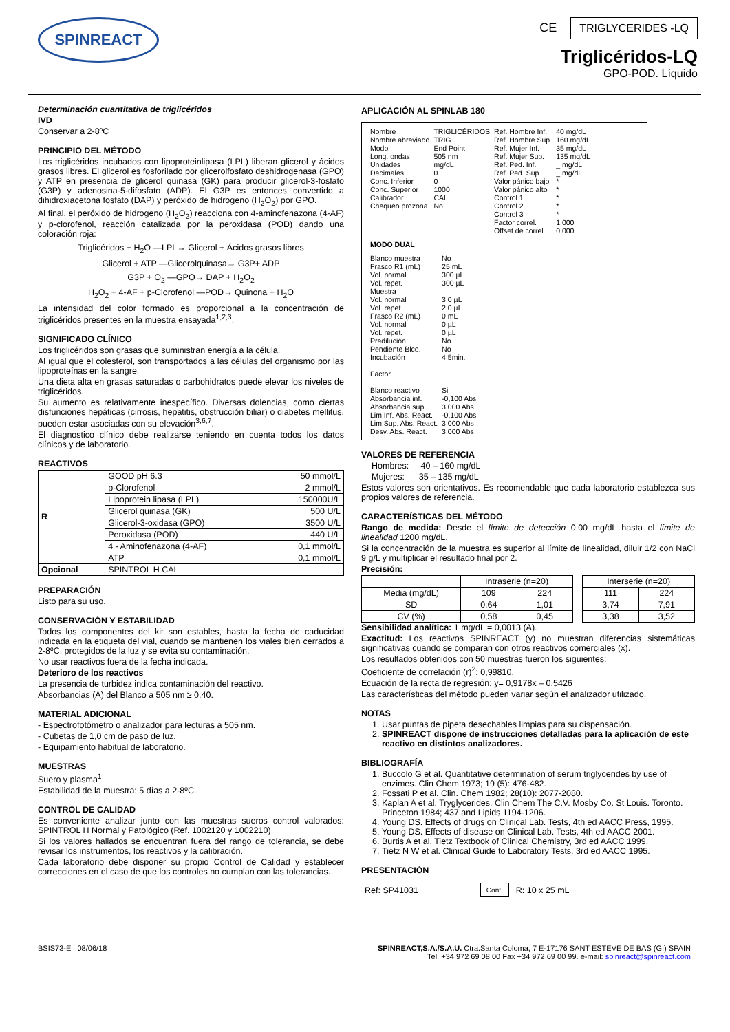SPINREACT
CE TRIGLYCERIDES -LQ
Triglicéridos-LQ
GPO-POD. Líquido
Determinación cuantitativa de triglicéridos
IVD
Conservar a 2-8ºC
PRINCIPIO DEL MÉTODO
Los triglicéridos incubados con lipoproteinlipasa (LPL) liberan glicerol y ácidos grasos libres. El glicerol es fosforilado por glicerolfosfato deshidrogenasa (GPO) y ATP en presencia de glicerol quinasa (GK) para producir glicerol-3-fosfato (G3P) y adenosina-5-difosfato (ADP). El G3P es entonces convertido a dihidroxiacetona fosfato (DAP) y peróxido de hidrogeno (H<sub>2</sub>O<sub>2</sub>) por GPO.
Al final, el peróxido de hidrogeno (H<sub>2</sub>O<sub>2</sub>) reacciona con 4-aminofenazona (4-AF) y p-clorofenol, reacción catalizada por la peroxidasa (POD) dando una coloración roja:
Triglicéridos + H<sub>2</sub>O —LPL→ Glicerol + Ácidos grasos libres
Glicerol + ATP —Glicerolquinasa→ G3P+ ADP
G3P + O<sub>2</sub> —GPO→ DAP + H<sub>2</sub>O<sub>2</sub>
H<sub>2</sub>O<sub>2</sub> + 4-AF + p-Clorofenol —POD→ Quinona + H<sub>2</sub>O
La intensidad del color formado es proporcional a la concentración de triglicéridos presentes en la muestra ensayada<sup>1,2,3</sup>.
SIGNIFICADO CLÍNICO
Los triglicéridos son grasas que suministran energía a la célula.
Al igual que el colesterol, son transportados a las células del organismo por las lipoproteínas en la sangre.
Una dieta alta en grasas saturadas o carbohidratos puede elevar los niveles de triglicéridos.
Su aumento es relativamente inespecífico. Diversas dolencias, como ciertas disfunciones hepáticas (cirrosis, hepatitis, obstrucción biliar) o diabetes mellitus, pueden estar asociadas con su elevación<sup>3,6,7</sup>.
El diagnostico clínico debe realizarse teniendo en cuenta todos los datos clínicos y de laboratorio.
REACTIVOS
| R | GOOD pH 6.3 | 50 mmol/L |
| | p-Clorofenol | 2 mmol/L |
| | Lipoprotein lipasa (LPL) | 150000U/L |
| | Glicerol quinasa (GK) | 500 U/L |
| | Glicerol-3-oxidasa (GPO) | 3500 U/L |
| | Peroxidasa (POD) | 440 U/L |
| | 4 - Aminofenazona (4-AF) | 0,1 mmol/L |
| | ATP | 0,1 mmol/L |
| Opcional | SPINTROL H CAL | |
PREPARACIÓN
Listo para su uso.
CONSERVACIÓN Y ESTABILIDAD
Todos los componentes del kit son estables, hasta la fecha de caducidad indicada en la etiqueta del vial, cuando se mantienen los viales bien cerrados a 2-8ºC, protegidos de la luz y se evita su contaminación.
No usar reactivos fuera de la fecha indicada.
Deterioro de los reactivos
La presencia de turbidez indica contaminación del reactivo.
Absorbancias (A) del Blanco a 505 nm ≥ 0,40.
MATERIAL ADICIONAL
- Espectrofotómetro o analizador para lecturas a 505 nm.
- Cubetas de 1,0 cm de paso de luz.
- Equipamiento habitual de laboratorio.
MUESTRAS
Suero y plasma<sup>1</sup>.
Estabilidad de la muestra: 5 días a 2-8ºC.
CONTROL DE CALIDAD
Es conveniente analizar junto con las muestras sueros control valorados: SPINTROL H Normal y Patológico (Ref. 1002120 y 1002210)
Si los valores hallados se encuentran fuera del rango de tolerancia, se debe revisar los instrumentos, los reactivos y la calibración.
Cada laboratorio debe disponer su propio Control de Calidad y establecer correcciones en el caso de que los controles no cumplan con las tolerancias.
APLICACIÓN AL SPINLAB 180
| Nombre Nombre abreviado Modo Long. ondas Unidades Decimales Conc. Inferior Conc. Superior Calibrador Chequeo prozona | TRIGLICÉRIDOS TRIG End Point 505 nm mg/dL 0 0 1000 CAL No | Ref. Hombre Inf. Ref. Hombre Sup. Ref. Mujer Inf. Ref. Mujer Sup. Ref. Ped. Inf. Ref. Ped. Sup. Valor pánico bajo Valor pánico alto Control 1 Control 2 Control 3 Factor correl. Offset de correl. | 40 mg/dL 160 mg/dL 35 mg/dL 135 mg/dL _ mg/dL _ mg/dL * * * * * 1,000 0,000 |
MODO DUAL
| Blanco muestra Frasco R1 (mL) Vol. normal Vol. repet. Muestra Vol. normal Vol. repet. Frasco R2 (mL) Vol. normal Vol. repet. Predilución Pendiente Blco. Incubación Factor Blanco reactivo Absorbancia inf. Absorbancia sup. Lim.Inf. Abs. React. Lim.Sup. Abs. React. Desv. Abs. React. | No 25 mL 300 µL 300 µL 3,0 µL 2,0 µL 0 mL 0 µL 0 µL No No 4,5min. Si -0,100 Abs 3,000 Abs -0,100 Abs 3,000 Abs 3,000 Abs |
VALORES DE REFERENCIA
Hombres: 40 – 160 mg/dL
Mujeres: 35 – 135 mg/dL
Estos valores son orientativos. Es recomendable que cada laboratorio establezca sus propios valores de referencia.
CARACTERÍSTICAS DEL MÉTODO
Rango de medida: Desde el límite de detección 0,00 mg/dL hasta el límite de linealidad 1200 mg/dL.
Si la concentración de la muestra es superior al límite de linealidad, diluir 1/2 con NaCl 9 g/L y multiplicar el resultado final por 2.
Precisión:
| | Intraserie (n=20) | | | Interserie (n=20) | |
| Media (mg/dL) | 109 | 224 | | 111 | 224 |
| SD | 0,64 | 1,01 | | 3,74 | 7,91 |
| CV (%) | 0,58 | 0,45 | | 3,38 | 3,52 |
Sensibilidad analítica: 1 mg/dL = 0,0013 (A).
Exactitud: Los reactivos SPINREACT (y) no muestran diferencias sistemáticas significativas cuando se comparan con otros reactivos comerciales (x).
Los resultados obtenidos con 50 muestras fueron los siguientes:
Coeficiente de correlación (r)<sup>2</sup>: 0,99810.
Ecuación de la recta de regresión: y= 0,9178x – 0,5426
Las características del método pueden variar según el analizador utilizado.
NOTAS
1. Usar puntas de pipeta desechables limpias para su dispensación.
2. SPINREACT dispone de instrucciones detalladas para la aplicación de este reactivo en distintos analizadores.
BIBLIOGRAFÍA
1. Buccolo G et al. Quantitative determination of serum triglycerides by use of enzimes. Clin Chem 1973; 19 (5): 476-482.
2. Fossati P et al. Clin. Chem 1982; 28(10): 2077-2080.
3. Kaplan A et al. Tryglycerides. Clin Chem The C.V. Mosby Co. St Louis. Toronto. Princeton 1984; 437 and Lipids 1194-1206.
4. Young DS. Effects of drugs on Clinical Lab. Tests, 4th ed AACC Press, 1995.
5. Young DS. Effects of disease on Clinical Lab. Tests, 4th ed AACC 2001.
6. Burtis A et al. Tietz Textbook of Clinical Chemistry, 3rd ed AACC 1999.
7. Tietz N W et al. Clinical Guide to Laboratory Tests, 3rd ed AACC 1995.
PRESENTACIÓN
Ref: SP41031 Cont. R: 10 x 25 mL
BSIS73-E 08/06/18 SPINREACT,S.A./S.A.U. Ctra.Santa Coloma, 7 E-17176 SANT ESTEVE DE BAS (GI) SPAIN
Tel. +34 972 69 08 00 Fax +34 972 69 00 99. e-mail: spinreact@spinreact.com